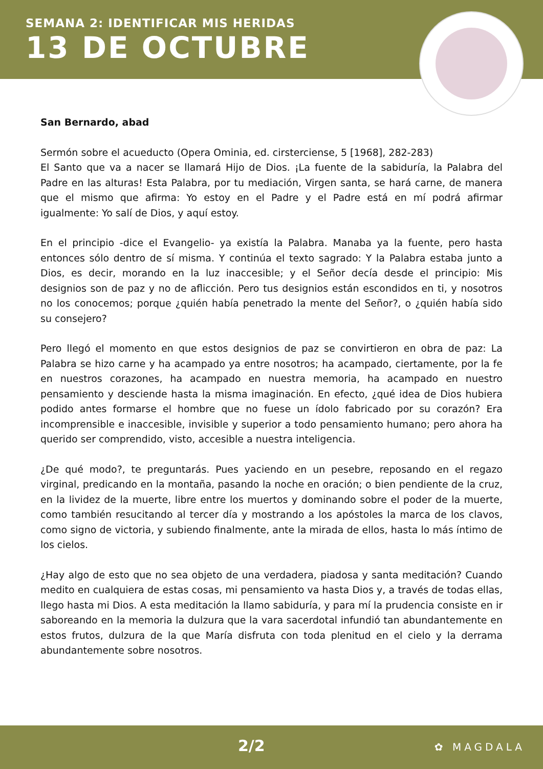SEMANA 2: IDENTIFICAR MIS HERIDAS
13 DE OCTUBRE
San Bernardo, abad
Sermón sobre el acueducto (Opera Ominia, ed. cirsterciense, 5 [1968], 282-283)
El Santo que va a nacer se llamará Hijo de Dios. ¡La fuente de la sabiduría, la Palabra del Padre en las alturas! Esta Palabra, por tu mediación, Virgen santa, se hará carne, de manera que el mismo que afirma: Yo estoy en el Padre y el Padre está en mí podrá afirmar igualmente: Yo salí de Dios, y aquí estoy.
En el principio -dice el Evangelio- ya existía la Palabra. Manaba ya la fuente, pero hasta entonces sólo dentro de sí misma. Y continúa el texto sagrado: Y la Palabra estaba junto a Dios, es decir, morando en la luz inaccesible; y el Señor decía desde el principio: Mis designios son de paz y no de aflicción. Pero tus designios están escondidos en ti, y nosotros no los conocemos; porque ¿quién había penetrado la mente del Señor?, o ¿quién había sido su consejero?
Pero llegó el momento en que estos designios de paz se convirtieron en obra de paz: La Palabra se hizo carne y ha acampado ya entre nosotros; ha acampado, ciertamente, por la fe en nuestros corazones, ha acampado en nuestra memoria, ha acampado en nuestro pensamiento y desciende hasta la misma imaginación. En efecto, ¿qué idea de Dios hubiera podido antes formarse el hombre que no fuese un ídolo fabricado por su corazón? Era incomprensible e inaccesible, invisible y superior a todo pensamiento humano; pero ahora ha querido ser comprendido, visto, accesible a nuestra inteligencia.
¿De qué modo?, te preguntarás. Pues yaciendo en un pesebre, reposando en el regazo virginal, predicando en la montaña, pasando la noche en oración; o bien pendiente de la cruz, en la lividez de la muerte, libre entre los muertos y dominando sobre el poder de la muerte, como también resucitando al tercer día y mostrando a los apóstoles la marca de los clavos, como signo de victoria, y subiendo finalmente, ante la mirada de ellos, hasta lo más íntimo de los cielos.
¿Hay algo de esto que no sea objeto de una verdadera, piadosa y santa meditación? Cuando medito en cualquiera de estas cosas, mi pensamiento va hasta Dios y, a través de todas ellas, llego hasta mi Dios. A esta meditación la llamo sabiduría, y para mí la prudencia consiste en ir saboreando en la memoria la dulzura que la vara sacerdotal infundió tan abundantemente en estos frutos, dulzura de la que María disfruta con toda plenitud en el cielo y la derrama abundantemente sobre nosotros.
2/2 ✿ MAGDALA